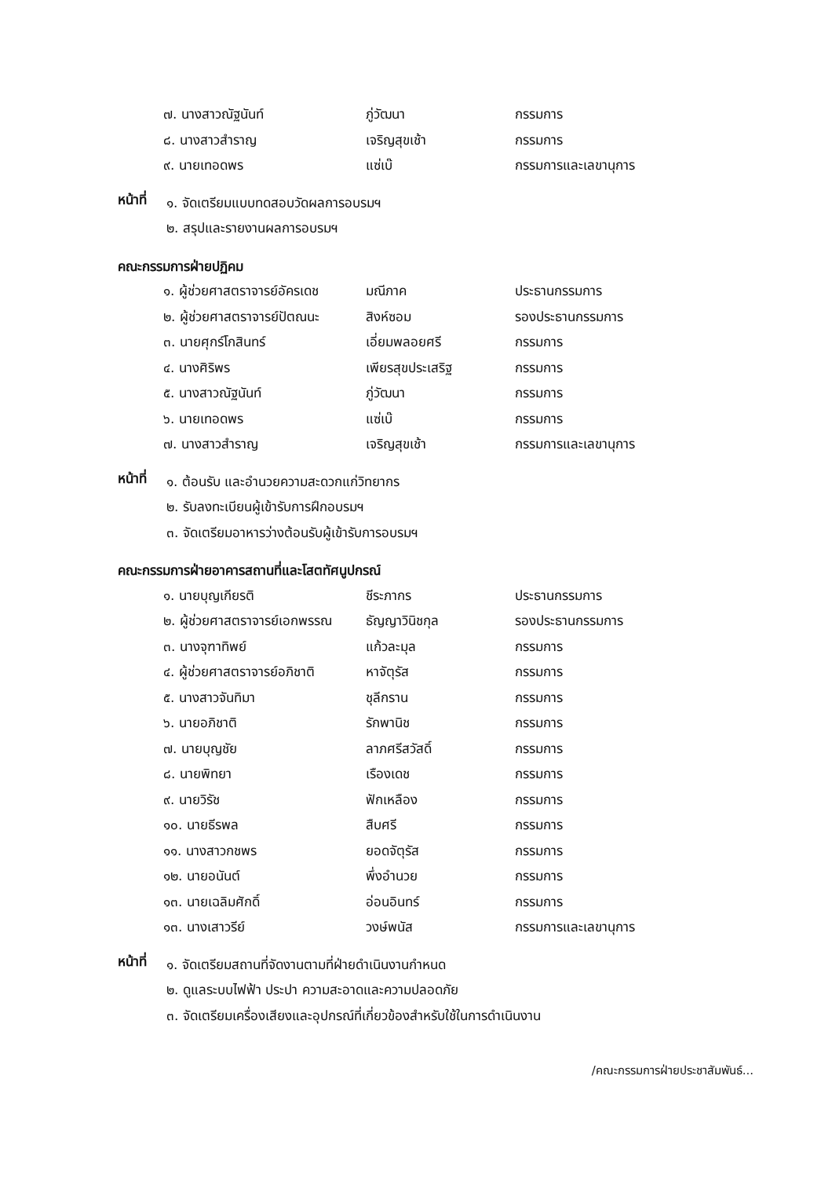| ๗. นางสาวณัฐนันท์ | ภู่วัฒนา | กรรมการ |
| ๘. นางสาวสำราญ | เจริญสุขเช้า | กรรมการ |
| ๙. นายเทอดพร | แซ่เบ๊ | กรรมการและเลขานุการ |
หน้าที่
๑. จัดเตรียมแบบทดสอบวัดผลการอบรมฯ
๒. สรุปและรายงานผลการอบรมฯ
คณะกรรมการฝ่ายปฏิคม
| ๑. ผู้ช่วยศาสตราจารย์อัครเดช | มณีภาค | ประธานกรรมการ |
| ๒. ผู้ช่วยศาสตราจารย์ปัตณนะ | สิงห์ซอม | รองประธานกรรมการ |
| ๓. นายศุกร์โกสินทร์ | เอี่ยมพลอยศรี | กรรมการ |
| ๔. นางศิริพร | เพียรสุขประเสริฐ | กรรมการ |
| ๕. นางสาวณัฐนันท์ | ภู่วัฒนา | กรรมการ |
| ๖. นายเทอดพร | แซ่เบ๊ | กรรมการ |
| ๗. นางสาวสำราญ | เจริญสุขเช้า | กรรมการและเลขานุการ |
หน้าที่
๑. ต้อนรับ และอำนวยความสะดวกแก่วิทยากร
๒. รับลงทะเบียนผู้เข้ารับการฝึกอบรมฯ
๓. จัดเตรียมอาหารว่างต้อนรับผู้เข้ารับการอบรมฯ
คณะกรรมการฝ่ายอาคารสถานที่และโสตทัศนูปกรณ์
| ๑. นายบุญเกียรติ | ชีระภากร | ประธานกรรมการ |
| ๒. ผู้ช่วยศาสตราจารย์เอกพรรณ | ธัญญาวินิชกุล | รองประธานกรรมการ |
| ๓. นางจุฑาทิพย์ | แก้วละมุล | กรรมการ |
| ๔. ผู้ช่วยศาสตราจารย์อภิชาติ | หาจัตุรัส | กรรมการ |
| ๕. นางสาวจันทิมา | ชุลีกราน | กรรมการ |
| ๖. นายอภิชาติ | รักพานิช | กรรมการ |
| ๗. นายบุญชัย | ลาภศรีสวัสดิ์ | กรรมการ |
| ๘. นายพิทยา | เรืองเดช | กรรมการ |
| ๙. นายวิรัช | ฟักเหลือง | กรรมการ |
| ๑๐. นายธีรพล | สืบศรี | กรรมการ |
| ๑๑. นางสาวกชพร | ยอดจัตุรัส | กรรมการ |
| ๑๒. นายอนันต์ | พึ่งอำนวย | กรรมการ |
| ๑๓. นายเฉลิมศักดิ์ | อ่อนอินทร์ | กรรมการ |
| ๑๓. นางเสาวรีย์ | วงษ์พนัส | กรรมการและเลขานุการ |
หน้าที่
๑. จัดเตรียมสถานที่จัดงานตามที่ฝ่ายดำเนินงานกำหนด
๒. ดูแลระบบไฟฟ้า ประปา ความสะอาดและความปลอดภัย
๓. จัดเตรียมเครื่องเสียงและอุปกรณ์ที่เกี่ยวข้องสำหรับใช้ในการดำเนินงาน
/คณะกรรมการฝ่ายประชาสัมพันธ์...